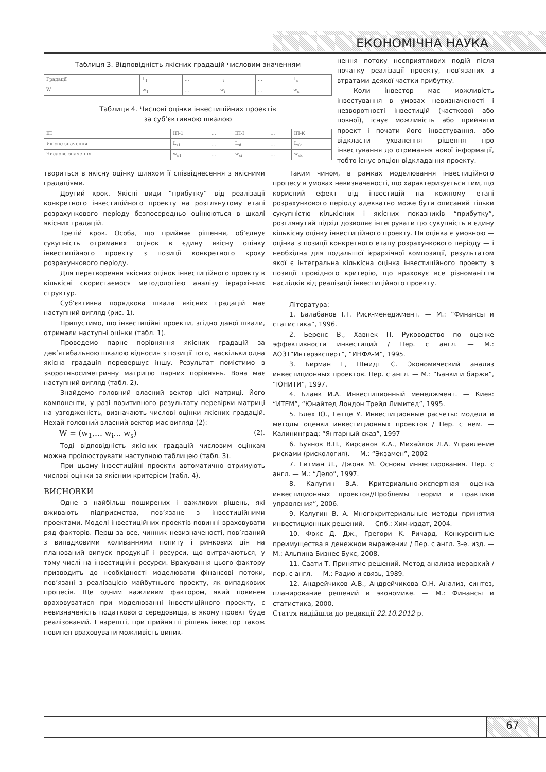ЕКОНОМІЧНА НАУКА
Таблиця 3. Відповідність якісних градацій числовим значенням
| Градації | L<sub>1</sub> | … | L<sub>i</sub> | … | L<sub>s</sub> |
| W | w<sub>1</sub> | … | w<sub>i</sub> | … | w<sub>s</sub> |
Таблиця 4. Числові оцінки інвестиційних проектів
за суб’єктивною шкалою
| ІП | ІП-1 | … | ІП-І | … | ІП-К |
| Якісне значення | L<sub>s1</sub> | … | L<sub>si</sub> | … | L<sub>sk</sub> |
| Числове значення | w<sub>s1</sub> | … | w<sub>si</sub> | … | w<sub>sk</sub> |
нення потоку несприятливих подій після початку реалізації проекту, пов’язаних з втратами деякої частки прибутку.
Коли інвестор має можливість інвестування в умовах невизначеності і незворотності інвестицій (часткової або повної), існує можливість або прийняти проект і почати його інвестування, або відкласти ухвалення рішення про інвестування до отримання нової інформації, тобто існує опціон відкладання проекту.
твориться в якісну оцінку шляхом її співвіднесення з якісними градаціями.
Другий крок. Якісні види “прибутку” від реалізації конкретного інвестиційного проекту на розглянутому етапі розрахункового періоду безпосередньо оцінюються в шкалі якісних градацій.
Третій крок. Особа, що приймає рішення, об’єднує сукупність отриманих оцінок в єдину якісну оцінку інвестиційного проекту з позиції конкретного кроку розрахункового періоду.
Для перетворення якісних оцінок інвестиційного проекту в кількісні скористаємося методологією аналізу ієрархічних структур.
Суб’єктивна порядкова шкала якісних градацій має наступний вигляд (рис. 1).
Припустимо, що інвестиційні проекти, згідно даної шкали, отримали наступні оцінки (табл. 1).
Проведемо парне порівняння якісних градацій за дев’ятибальною шкалою відносин з позиції того, наскільки одна якісна градація перевершує іншу. Результат помістимо в зворотньосиметричну матрицю парних порівнянь. Вона має наступний вигляд (табл. 2).
Знайдемо головний власний вектор цієї матриці. Його компоненти, у разі позитивного результату перевірки матриці на узгодженість, визначають числові оцінки якісних градацій. Нехай головний власний вектор має вигляд (2):
W = (w<sub>1</sub>,… w<sub>i</sub>… w<sub>s</sub>) (2).
Тоді відповідність якісних градацій числовим оцінкам можна проілюструвати наступною таблицею (табл. 3).
При цьому інвестиційні проекти автоматично отримують числові оцінки за якісним критерієм (табл. 4).
ВИСНОВКИ
Одне з найбільш поширених і важливих рішень, які вживають підприємства, пов’язане з інвестиційними проектами. Моделі інвестиційних проектів повинні враховувати ряд факторів. Перш за все, чинник невизначеності, пов’язаний з випадковими коливаннями попиту і ринкових цін на планований випуск продукції і ресурси, що витрачаються, у тому числі на інвестиційні ресурси. Врахування цього фактору призводить до необхідності моделювати фінансові потоки, пов’язані з реалізацією майбутнього проекту, як випадкових процесів. Ще одним важливим фактором, який повинен враховуватися при моделюванні інвестиційного проекту, є невизначеність податкового середовища, в якому проект буде реалізований. І нарешті, при прийнятті рішень інвестор також повинен враховувати можливість виник-
Таким чином, в рамках моделювання інвестиційного процесу в умовах невизначеності, що характеризується тим, що корисний ефект від інвестицій на кожному етапі розрахункового періоду адекватно може бути описаний тільки сукупністю кількісних і якісних показників “прибутку”, розглянутий підхід дозволяє інтегрувати цю сукупність в єдину кількісну оцінку інвестиційного проекту. Ця оцінка є умовною — оцінка з позиції конкретного етапу розрахункового періоду — і необхідна для подальшої ієрархічної композиції, результатом якої є інтегральна кількісна оцінка інвестиційного проекту з позиції провідного критерію, що враховує все різноманіття наслідків від реалізації інвестиційного проекту.
Література:
1. Балабанов І.Т. Риск-менеджмент. — М.: “Финансы и статистика”, 1996.
2. Беренс В., Хавнек П. Руководство по оценке эффективности инвестиций / Пер. с англ. — М.: АОЗТ”Интерэксперт”, “ИНФА-М”, 1995.
3. Бирман Г, Шмидт С. Экономический анализ инвестиционных проектов. Пер. с англ. — М.: “Банки и биржи”, “ЮНИТИ”, 1997.
4. Бланк И.А. Инвестиционный менеджмент. — Киев: “ИТЕМ”, “Юнайтед Лондон Трейд Лимитед”, 1995.
5. Блех Ю., Гетце У. Инвестиционные расчеты: модели и методы оценки инвестиционных проектов / Пер. с нем. — Калининград: “Янтарный сказ”, 1997
6. Буянов В.П., Кирсанов К.А., Михайлов Л.А. Управление рисками (рискология). — М.: “Экзамен”, 2002
7. Гитман Л., Джонк М. Основы инвестирования. Пер. с англ. — М.: “Дело”, 1997.
8. Калугин В.А. Критериально-экспертная оценка инвестиционных проектов//Проблемы теории и практики управления”, 2006.
9. Калугин В. А. Многокритериальные методы принятия инвестиционных решений. — Спб.: Хим-издат, 2004.
10. Фокс Д. Дж., Грегори К. Ричард. Конкурентные преимущества в денежном выражении / Пер. с англ. 3-е. изд. — М.: Альпина Бизнес Букс, 2008.
11. Саати Т. Принятие решений. Метод анализа иерархий / пер. с англ. — М.: Радио и связь, 1989.
12. Андрейчиков А.В., Андрейчикова О.Н. Анализ, синтез, планирование решений в экономике. — М.: Финансы и статистика, 2000.
Стаття надійшла до редакції 22.10.2012 р.
67